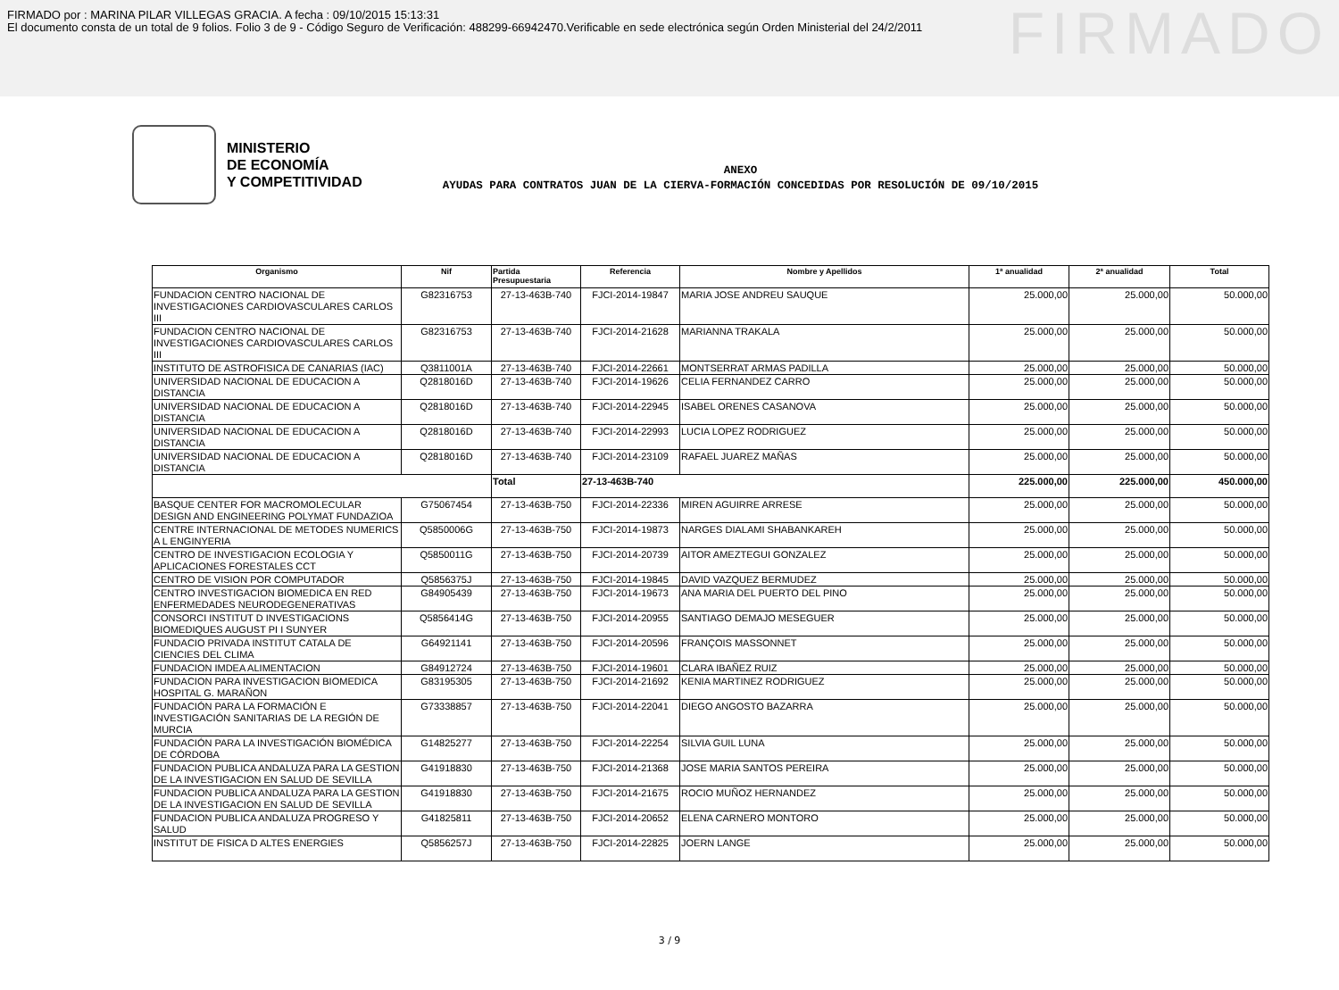FIRMADO por : MARINA PILAR VILLEGAS GRACIA. A fecha : 09/10/2015 15:13:31
El documento consta de un total de 9 folios. Folio 3 de 9 - Código Seguro de Verificación: 488299-66942470.Verificable en sede electrónica según Orden Ministerial del 24/2/2011
FIRMADO
MINISTERIO
DE ECONOMÍA
Y COMPETITIVIDAD
ANEXO
AYUDAS PARA CONTRATOS JUAN DE LA CIERVA-FORMACIÓN CONCEDIDAS POR RESOLUCIÓN DE 09/10/2015
| Organismo | Nif | Partida Presupuestaria | Referencia | Nombre y Apellidos | 1ª anualidad | 2ª anualidad | Total |
| --- | --- | --- | --- | --- | --- | --- | --- |
| FUNDACION CENTRO NACIONAL DE INVESTIGACIONES CARDIOVASCULARES CARLOS III | G82316753 | 27-13-463B-740 | FJCI-2014-19847 | MARIA JOSE ANDREU SAUQUE | 25.000,00 | 25.000,00 | 50.000,00 |
| FUNDACION CENTRO NACIONAL DE INVESTIGACIONES CARDIOVASCULARES CARLOS III | G82316753 | 27-13-463B-740 | FJCI-2014-21628 | MARIANNA TRAKALA | 25.000,00 | 25.000,00 | 50.000,00 |
| INSTITUTO DE ASTROFISICA DE CANARIAS (IAC) | Q3811001A | 27-13-463B-740 | FJCI-2014-22661 | MONTSERRAT ARMAS PADILLA | 25.000,00 | 25.000,00 | 50.000,00 |
| UNIVERSIDAD NACIONAL DE EDUCACION A DISTANCIA | Q2818016D | 27-13-463B-740 | FJCI-2014-19626 | CELIA FERNANDEZ CARRO | 25.000,00 | 25.000,00 | 50.000,00 |
| UNIVERSIDAD NACIONAL DE EDUCACION A DISTANCIA | Q2818016D | 27-13-463B-740 | FJCI-2014-22945 | ISABEL ORENES CASANOVA | 25.000,00 | 25.000,00 | 50.000,00 |
| UNIVERSIDAD NACIONAL DE EDUCACION A DISTANCIA | Q2818016D | 27-13-463B-740 | FJCI-2014-22993 | LUCIA LOPEZ RODRIGUEZ | 25.000,00 | 25.000,00 | 50.000,00 |
| UNIVERSIDAD NACIONAL DE EDUCACION A DISTANCIA | Q2818016D | 27-13-463B-740 | FJCI-2014-23109 | RAFAEL JUAREZ MAÑAS | 25.000,00 | 25.000,00 | 50.000,00 |
| | | Total | 27-13-463B-740 | | 225.000,00 | 225.000,00 | 450.000,00 |
| BASQUE CENTER FOR MACROMOLECULAR DESIGN AND ENGINEERING POLYMAT FUNDAZIOA | G75067454 | 27-13-463B-750 | FJCI-2014-22336 | MIREN AGUIRRE ARRESE | 25.000,00 | 25.000,00 | 50.000,00 |
| CENTRE INTERNACIONAL DE METODES NUMERICS A L ENGINYERIA | Q5850006G | 27-13-463B-750 | FJCI-2014-19873 | NARGES DIALAMI SHABANKAREH | 25.000,00 | 25.000,00 | 50.000,00 |
| CENTRO DE INVESTIGACION ECOLOGIA Y APLICACIONES FORESTALES CCT | Q5850011G | 27-13-463B-750 | FJCI-2014-20739 | AITOR AMEZTEGUI GONZALEZ | 25.000,00 | 25.000,00 | 50.000,00 |
| CENTRO DE VISION POR COMPUTADOR | Q5856375J | 27-13-463B-750 | FJCI-2014-19845 | DAVID VAZQUEZ BERMUDEZ | 25.000,00 | 25.000,00 | 50.000,00 |
| CENTRO INVESTIGACION BIOMEDICA EN RED ENFERMEDADES NEURODEGENERATIVAS | G84905439 | 27-13-463B-750 | FJCI-2014-19673 | ANA MARIA DEL PUERTO DEL PINO | 25.000,00 | 25.000,00 | 50.000,00 |
| CONSORCI INSTITUT D INVESTIGACIONS BIOMEDIQUES AUGUST PI I SUNYER | Q5856414G | 27-13-463B-750 | FJCI-2014-20955 | SANTIAGO DEMAJO MESEGUER | 25.000,00 | 25.000,00 | 50.000,00 |
| FUNDACIO PRIVADA INSTITUT CATALA DE CIENCIES DEL CLIMA | G64921141 | 27-13-463B-750 | FJCI-2014-20596 | FRANÇOIS MASSONNET | 25.000,00 | 25.000,00 | 50.000,00 |
| FUNDACION IMDEA ALIMENTACION | G84912724 | 27-13-463B-750 | FJCI-2014-19601 | CLARA IBAÑEZ RUIZ | 25.000,00 | 25.000,00 | 50.000,00 |
| FUNDACION PARA INVESTIGACION BIOMEDICA HOSPITAL G. MARAÑON | G83195305 | 27-13-463B-750 | FJCI-2014-21692 | KENIA MARTINEZ RODRIGUEZ | 25.000,00 | 25.000,00 | 50.000,00 |
| FUNDACIÓN PARA LA FORMACIÓN E INVESTIGACIÓN SANITARIAS DE LA REGIÓN DE MURCIA | G73338857 | 27-13-463B-750 | FJCI-2014-22041 | DIEGO ANGOSTO BAZARRA | 25.000,00 | 25.000,00 | 50.000,00 |
| FUNDACIÓN PARA LA INVESTIGACIÓN BIOMÉDICA DE CÓRDOBA | G14825277 | 27-13-463B-750 | FJCI-2014-22254 | SILVIA GUIL LUNA | 25.000,00 | 25.000,00 | 50.000,00 |
| FUNDACION PUBLICA ANDALUZA PARA LA GESTION DE LA INVESTIGACION EN SALUD DE SEVILLA | G41918830 | 27-13-463B-750 | FJCI-2014-21368 | JOSE MARIA SANTOS PEREIRA | 25.000,00 | 25.000,00 | 50.000,00 |
| FUNDACION PUBLICA ANDALUZA PARA LA GESTION DE LA INVESTIGACION EN SALUD DE SEVILLA | G41918830 | 27-13-463B-750 | FJCI-2014-21675 | ROCIO MUÑOZ HERNANDEZ | 25.000,00 | 25.000,00 | 50.000,00 |
| FUNDACION PUBLICA ANDALUZA PROGRESO Y SALUD | G41825811 | 27-13-463B-750 | FJCI-2014-20652 | ELENA CARNERO MONTORO | 25.000,00 | 25.000,00 | 50.000,00 |
| INSTITUT DE FISICA D ALTES ENERGIES | Q5856257J | 27-13-463B-750 | FJCI-2014-22825 | JOERN LANGE | 25.000,00 | 25.000,00 | 50.000,00 |
3 / 9